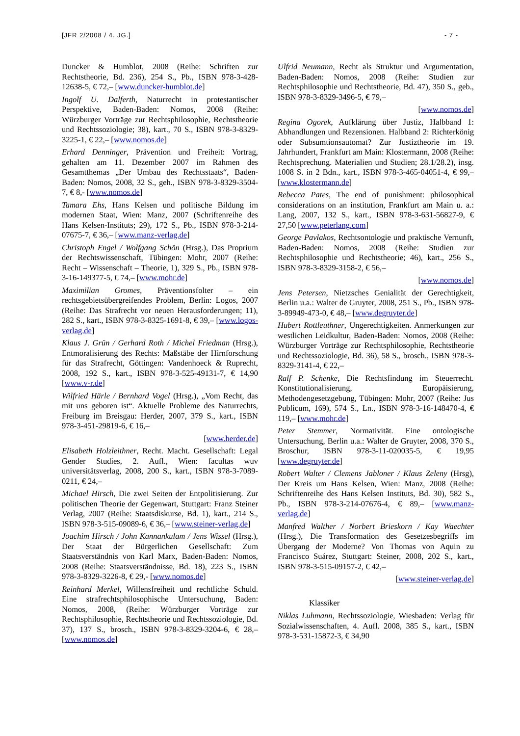[JFR 2/2008 / 4. JG.] - 7 -
Duncker & Humblot, 2008 (Reihe: Schriften zur Rechtstheorie, Bd. 236), 254 S., Pb., ISBN 978-3-428-12638-5, € 72,– [www.duncker-humblot.de]
Ingolf U. Dalferth, Naturrecht in protestantischer Perspektive, Baden-Baden: Nomos, 2008 (Reihe: Würzburger Vorträge zur Rechtsphilosophie, Rechtstheorie und Rechtssoziologie; 38), kart., 70 S., ISBN 978-3-8329-3225-1, € 22,– [www.nomos.de]
Erhard Denninger, Prävention und Freiheit: Vortrag, gehalten am 11. Dezember 2007 im Rahmen des Gesamtthemas „Der Umbau des Rechtsstaats“, Baden-Baden: Nomos, 2008, 32 S., geh., ISBN 978-3-8329-3504-7, € 8,- [www.nomos.de]
Tamara Ehs, Hans Kelsen und politische Bildung im modernen Staat, Wien: Manz, 2007 (Schriftenreihe des Hans Kelsen-Instituts; 29), 172 S., Pb., ISBN 978-3-214-07675-7, € 36,– [www.manz-verlag.de]
Christoph Engel / Wolfgang Schön (Hrsg.), Das Proprium der Rechtswissenschaft, Tübingen: Mohr, 2007 (Reihe: Recht – Wissenschaft – Theorie, 1), 329 S., Pb., ISBN 978-3-16-149377-5, € 74,– [www.mohr.de]
Maximilian Gromes, Präventionsfolter – ein rechtsgebietsübergreifendes Problem, Berlin: Logos, 2007 (Reihe: Das Strafrecht vor neuen Herausforderungen; 11), 282 S., kart., ISBN 978-3-8325-1691-8, € 39,– [www.logos-verlag.de]
Klaus J. Grün / Gerhard Roth / Michel Friedman (Hrsg.), Entmoralisierung des Rechts: Maßstäbe der Hirnforschung für das Strafrecht, Göttingen: Vandenhoeck & Ruprecht, 2008, 192 S., kart., ISBN 978-3-525-49131-7, € 14,90 [www.v-r.de]
Wilfried Härle / Bernhard Vogel (Hrsg.), „Vom Recht, das mit uns geboren ist“. Aktuelle Probleme des Naturrechts, Freiburg im Breisgau: Herder, 2007, 379 S., kart., ISBN 978-3-451-29819-6, € 16,–
[www.herder.de]
Elisabeth Holzleithner, Recht. Macht. Gesellschaft: Legal Gender Studies, 2. Aufl., Wien: facultas wuv universitätsverlag, 2008, 200 S., kart., ISBN 978-3-7089-0211, € 24,–
Michael Hirsch, Die zwei Seiten der Entpolitisierung. Zur politischen Theorie der Gegenwart, Stuttgart: Franz Steiner Verlag, 2007 (Reihe: Staatsdiskurse, Bd. 1), kart., 214 S., ISBN 978-3-515-09089-6, € 36,– [www.steiner-verlag.de]
Joachim Hirsch / John Kannankulam / Jens Wissel (Hrsg.), Der Staat der Bürgerlichen Gesellschaft: Zum Staatsverständnis von Karl Marx, Baden-Baden: Nomos, 2008 (Reihe: Staatsverständnisse, Bd. 18), 223 S., ISBN 978-3-8329-3226-8, € 29,- [www.nomos.de]
Reinhard Merkel, Willensfreiheit und rechtliche Schuld. Eine strafrechtsphilosophische Untersuchung, Baden: Nomos, 2008, (Reihe: Würzburger Vorträge zur Rechtsphilosophie, Rechtstheorie und Rechtssoziologie, Bd. 37), 137 S., brosch., ISBN 978-3-8329-3204-6, € 28,– [www.nomos.de]
Ulfrid Neumann, Recht als Struktur und Argumentation, Baden-Baden: Nomos, 2008 (Reihe: Studien zur Rechtsphilosophie und Rechtstheorie, Bd. 47), 350 S., geb., ISBN 978-3-8329-3496-5, € 79,–
[www.nomos.de]
Regina Ogorek, Aufklärung über Justiz, Halbband 1: Abhandlungen und Rezensionen. Halbband 2: Richterkönig oder Subsumtionsautomat? Zur Justiztheorie im 19. Jahrhundert, Frankfurt am Main: Klostermann, 2008 (Reihe: Rechtsprechung. Materialien und Studien; 28.1/28.2), insg. 1008 S. in 2 Bdn., kart., ISBN 978-3-465-04051-4, € 99,– [www.klostermann.de]
Rebecca Pates, The end of punishment: philosophical considerations on an institution, Frankfurt am Main u. a.: Lang, 2007, 132 S., kart., ISBN 978-3-631-56827-9, € 27,50 [www.peterlang.com]
George Pavlakos, Rechtsontologie und praktische Vernunft, Baden-Baden: Nomos, 2008 (Reihe: Studien zur Rechtsphilosophie und Rechtstheorie; 46), kart., 256 S., ISBN 978-3-8329-3158-2, € 56,–
[www.nomos.de]
Jens Petersen, Nietzsches Genialität der Gerechtigkeit, Berlin u.a.: Walter de Gruyter, 2008, 251 S., Pb., ISBN 978-3-89949-473-0, € 48,– [www.degruyter.de]
Hubert Rottleuthner, Ungerechtigkeiten. Anmerkungen zur westlichen Leidkultur, Baden-Baden: Nomos, 2008 (Reihe: Würzburger Vorträge zur Rechtsphilosophie, Rechtstheorie und Rechtssoziologie, Bd. 36), 58 S., brosch., ISBN 978-3-8329-3141-4, € 22,–
Ralf P. Schenke, Die Rechtsfindung im Steuerrecht. Konstitutionalisierung, Europäisierung, Methodengesetzgebung, Tübingen: Mohr, 2007 (Reihe: Jus Publicum, 169), 574 S., Ln., ISBN 978-3-16-148470-4, € 119,– [www.mohr.de]
Peter Stemmer, Normativität. Eine ontologische Untersuchung, Berlin u.a.: Walter de Gruyter, 2008, 370 S., Broschur, ISBN 978-3-11-020035-5, € 19,95 [www.degruyter.de]
Robert Walter / Clemens Jabloner / Klaus Zeleny (Hrsg), Der Kreis um Hans Kelsen, Wien: Manz, 2008 (Reihe: Schriftenreihe des Hans Kelsen Instituts, Bd. 30), 582 S., Pb., ISBN 978-3-214-07676-4, € 89,– [www.manz-verlag.de]
Manfred Walther / Norbert Brieskorn / Kay Waechter (Hrsg.), Die Transformation des Gesetzesbegriffs im Übergang der Moderne? Von Thomas von Aquin zu Francisco Suárez, Stuttgart: Steiner, 2008, 202 S., kart., ISBN 978-3-515-09157-2, € 42,–
[www.steiner-verlag.de]
Klassiker
Niklas Luhmann, Rechtssoziologie, Wiesbaden: Verlag für Sozialwissenschaften, 4. Aufl. 2008, 385 S., kart., ISBN 978-3-531-15872-3, € 34,90